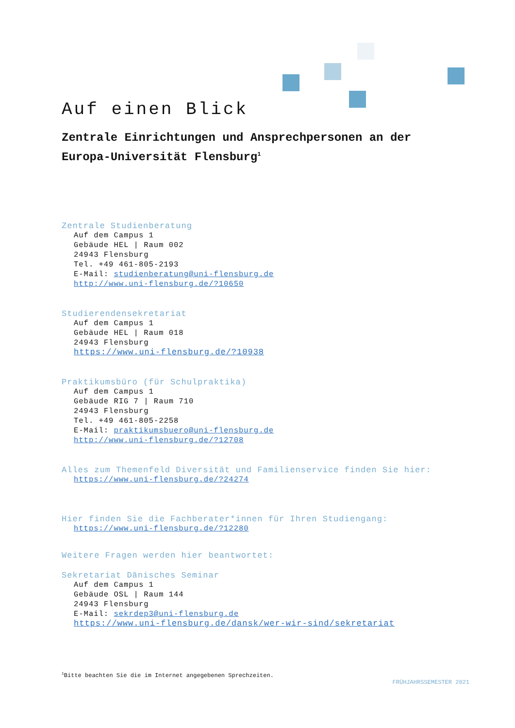Auf einen Blick
Zentrale Einrichtungen und Ansprechpersonen an der Europa-Universität Flensburg<sup>1</sup>
Zentrale Studienberatung
Auf dem Campus 1
Gebäude HEL | Raum 002
24943 Flensburg
Tel. +49 461-805-2193
E-Mail: studienberatung@uni-flensburg.de
http://www.uni-flensburg.de/?10650
Studierendensekretariat
Auf dem Campus 1
Gebäude HEL | Raum 018
24943 Flensburg
https://www.uni-flensburg.de/?10938
Praktikumsbüro (für Schulpraktika)
Auf dem Campus 1
Gebäude RIG 7 | Raum 710
24943 Flensburg
Tel. +49 461-805-2258
E-Mail: praktikumsbuero@uni-flensburg.de
http://www.uni-flensburg.de/?12708
Alles zum Themenfeld Diversität und Familienservice finden Sie hier:
https://www.uni-flensburg.de/?24274
Hier finden Sie die Fachberater*innen für Ihren Studiengang:
https://www.uni-flensburg.de/?12280
Weitere Fragen werden hier beantwortet:
Sekretariat Dänisches Seminar
Auf dem Campus 1
Gebäude OSL | Raum 144
24943 Flensburg
E-Mail: sekrdep3@uni-flensburg.de
https://www.uni-flensburg.de/dansk/wer-wir-sind/sekretariat
<sup>1</sup> Bitte beachten Sie die im Internet angegebenen Sprechzeiten.
FRÜHJAHRSSEMESTER 2021